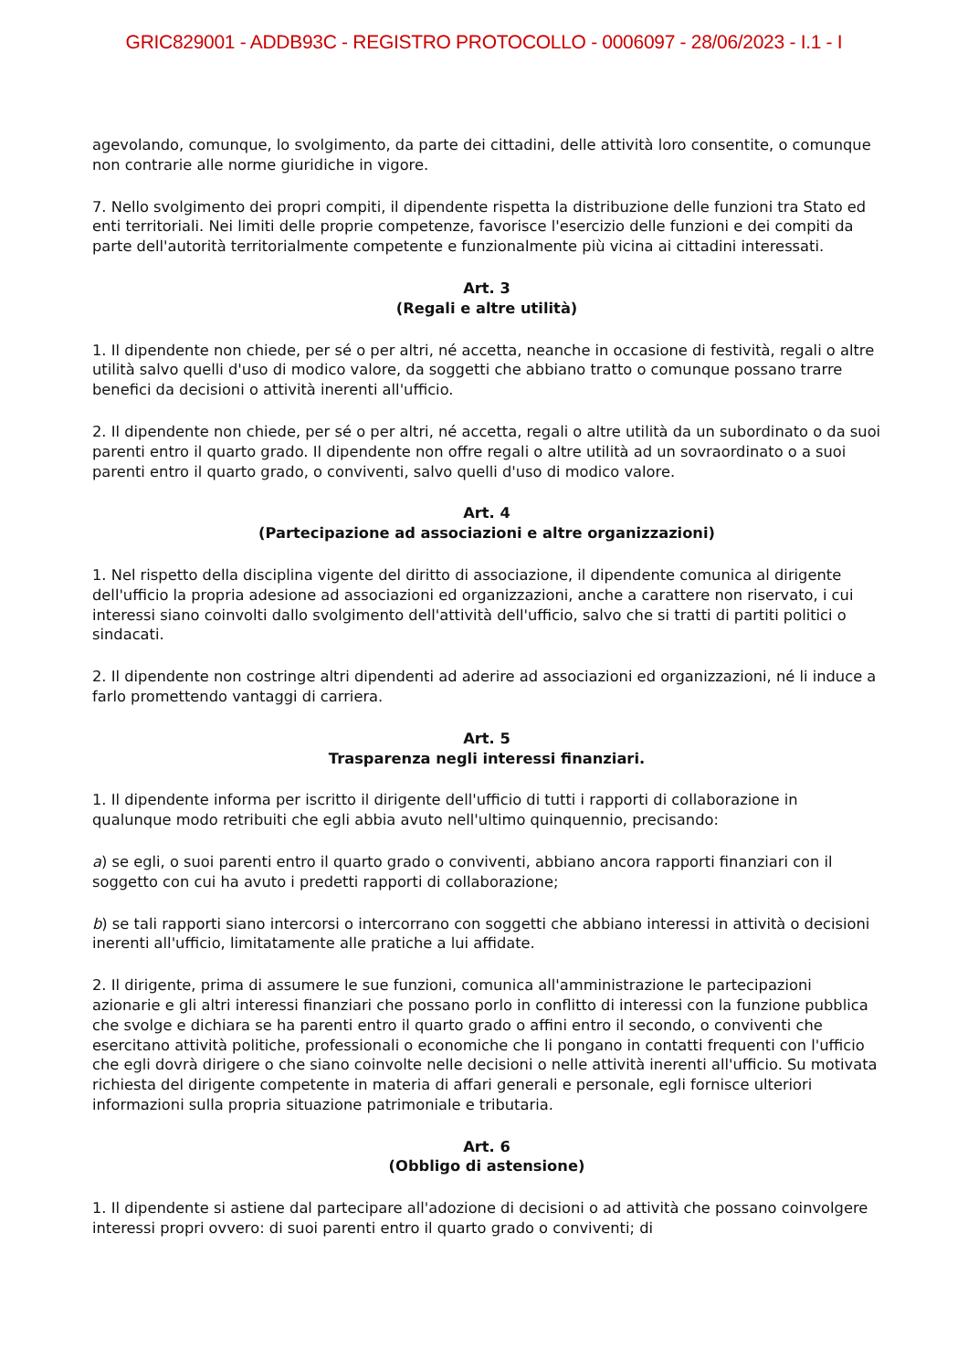GRIC829001 - ADDB93C - REGISTRO PROTOCOLLO - 0006097 - 28/06/2023 - I.1 - I
agevolando, comunque, lo svolgimento, da parte dei cittadini, delle attività loro consentite, o comunque non contrarie alle norme giuridiche in vigore.
7. Nello svolgimento dei propri compiti, il dipendente rispetta la distribuzione delle funzioni tra Stato ed enti territoriali. Nei limiti delle proprie competenze, favorisce l'esercizio delle funzioni e dei compiti da parte dell'autorità territorialmente competente e funzionalmente più vicina ai cittadini interessati.
Art. 3
(Regali e altre utilità)
1. Il dipendente non chiede, per sé o per altri, né accetta, neanche in occasione di festività, regali o altre utilità salvo quelli d'uso di modico valore, da soggetti che abbiano tratto o comunque possano trarre benefici da decisioni o attività inerenti all'ufficio.
2. Il dipendente non chiede, per sé o per altri, né accetta, regali o altre utilità da un subordinato o da suoi parenti entro il quarto grado. Il dipendente non offre regali o altre utilità ad un sovraordinato o a suoi parenti entro il quarto grado, o conviventi, salvo quelli d'uso di modico valore.
Art. 4
(Partecipazione ad associazioni e altre organizzazioni)
1. Nel rispetto della disciplina vigente del diritto di associazione, il dipendente comunica al dirigente dell'ufficio la propria adesione ad associazioni ed organizzazioni, anche a carattere non riservato, i cui interessi siano coinvolti dallo svolgimento dell'attività dell'ufficio, salvo che si tratti di partiti politici o sindacati.
2. Il dipendente non costringe altri dipendenti ad aderire ad associazioni ed organizzazioni, né li induce a farlo promettendo vantaggi di carriera.
Art. 5
Trasparenza negli interessi finanziari.
1. Il dipendente informa per iscritto il dirigente dell'ufficio di tutti i rapporti di collaborazione in qualunque modo retribuiti che egli abbia avuto nell'ultimo quinquennio, precisando:
a) se egli, o suoi parenti entro il quarto grado o conviventi, abbiano ancora rapporti finanziari con il soggetto con cui ha avuto i predetti rapporti di collaborazione;
b) se tali rapporti siano intercorsi o intercorrano con soggetti che abbiano interessi in attività o decisioni inerenti all'ufficio, limitatamente alle pratiche a lui affidate.
2. Il dirigente, prima di assumere le sue funzioni, comunica all'amministrazione le partecipazioni azionarie e gli altri interessi finanziari che possano porlo in conflitto di interessi con la funzione pubblica che svolge e dichiara se ha parenti entro il quarto grado o affini entro il secondo, o conviventi che esercitano attività politiche, professionali o economiche che li pongano in contatti frequenti con l'ufficio che egli dovrà dirigere o che siano coinvolte nelle decisioni o nelle attività inerenti all'ufficio. Su motivata richiesta del dirigente competente in materia di affari generali e personale, egli fornisce ulteriori informazioni sulla propria situazione patrimoniale e tributaria.
Art. 6
(Obbligo di astensione)
1. Il dipendente si astiene dal partecipare all'adozione di decisioni o ad attività che possano coinvolgere interessi propri ovvero: di suoi parenti entro il quarto grado o conviventi; di